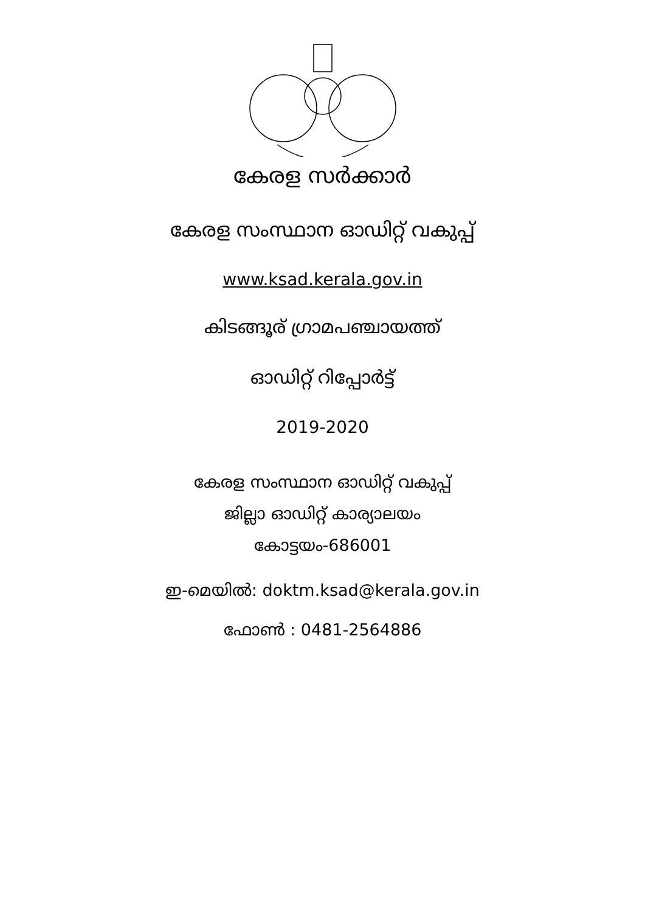കേരള സർക്കാർ
കേരള സംസ്ഥാന ഓഡിറ്റ് വകുപ്പ്
www.ksad.kerala.gov.in
കിടങ്ങൂര് ഗ്രാമപഞ്ചായത്ത്
ഓഡിറ്റ് റിപ്പോർട്ട്
2019-2020
കേരള സംസ്ഥാന ഓഡിറ്റ് വകുപ്പ്
ജില്ലാ ഓഡിറ്റ് കാര്യാലയം
കോട്ടയം-686001
ഇ-മെയിൽ: doktm.ksad@kerala.gov.in
ഫോൺ : 0481-2564886